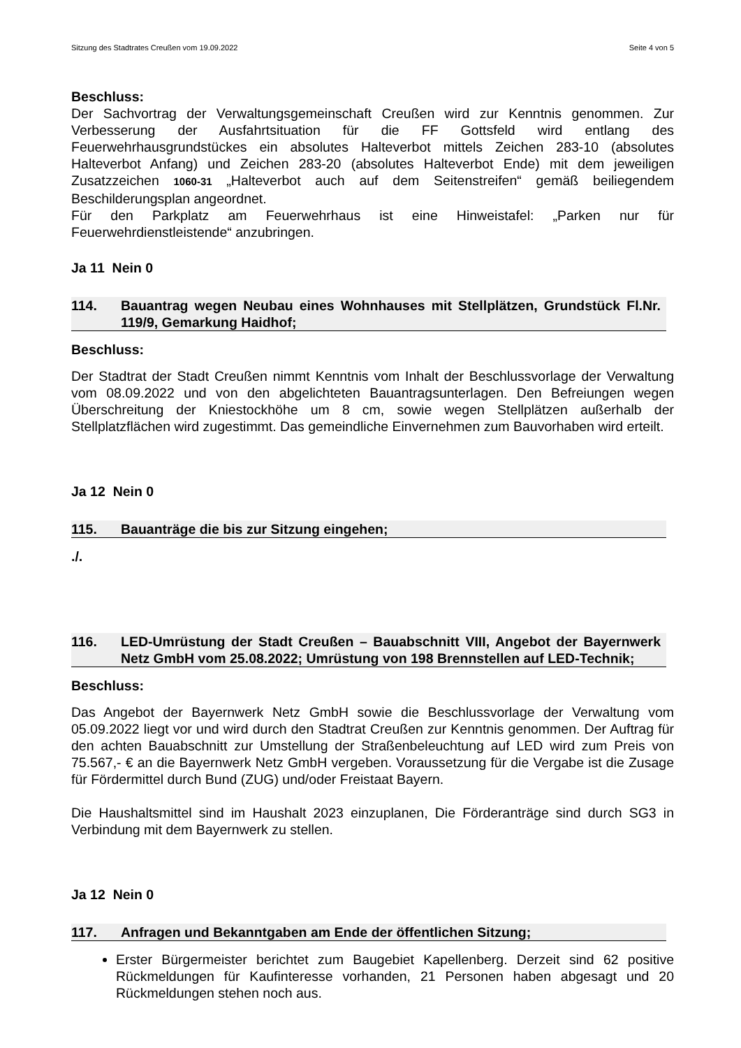Sitzung des Stadtrates Creußen vom 19.09.2022 Seite 4 von 5
Beschluss:
Der Sachvortrag der Verwaltungsgemeinschaft Creußen wird zur Kenntnis genommen. Zur Verbesserung der Ausfahrtsituation für die FF Gottsfeld wird entlang des Feuerwehrhausgrundstückes ein absolutes Halteverbot mittels Zeichen 283-10 (absolutes Halteverbot Anfang) und Zeichen 283-20 (absolutes Halteverbot Ende) mit dem jeweiligen Zusatzzeichen 1060-31 „Halteverbot auch auf dem Seitenstreifen“ gemäß beiliegendem Beschilderungsplan angeordnet.
Für den Parkplatz am Feuerwehrhaus ist eine Hinweistafel: „Parken nur für Feuerwehrdienstleistende“ anzubringen.
Ja 11 Nein 0
114. Bauantrag wegen Neubau eines Wohnhauses mit Stellplätzen, Grundstück Fl.Nr. 119/9, Gemarkung Haidhof;
Beschluss:
Der Stadtrat der Stadt Creußen nimmt Kenntnis vom Inhalt der Beschlussvorlage der Verwaltung vom 08.09.2022 und von den abgelichteten Bauantragsunterlagen. Den Befreiungen wegen Überschreitung der Kniestockhöhe um 8 cm, sowie wegen Stellplätzen außerhalb der Stellplatzflächen wird zugestimmt. Das gemeindliche Einvernehmen zum Bauvorhaben wird erteilt.
Ja 12 Nein 0
115. Bauanträge die bis zur Sitzung eingehen;
./.
116. LED-Umrüstung der Stadt Creußen – Bauabschnitt VIII, Angebot der Bayernwerk Netz GmbH vom 25.08.2022; Umrüstung von 198 Brennstellen auf LED-Technik;
Beschluss:
Das Angebot der Bayernwerk Netz GmbH sowie die Beschlussvorlage der Verwaltung vom 05.09.2022 liegt vor und wird durch den Stadtrat Creußen zur Kenntnis genommen. Der Auftrag für den achten Bauabschnitt zur Umstellung der Straßenbeleuchtung auf LED wird zum Preis von 75.567,- € an die Bayernwerk Netz GmbH vergeben. Voraussetzung für die Vergabe ist die Zusage für Fördermittel durch Bund (ZUG) und/oder Freistaat Bayern.
Die Haushaltsmittel sind im Haushalt 2023 einzuplanen, Die Förderanträge sind durch SG3 in Verbindung mit dem Bayernwerk zu stellen.
Ja 12 Nein 0
117. Anfragen und Bekanntgaben am Ende der öffentlichen Sitzung;
Erster Bürgermeister berichtet zum Baugebiet Kapellenberg. Derzeit sind 62 positive Rückmeldungen für Kaufinteresse vorhanden, 21 Personen haben abgesagt und 20 Rückmeldungen stehen noch aus.